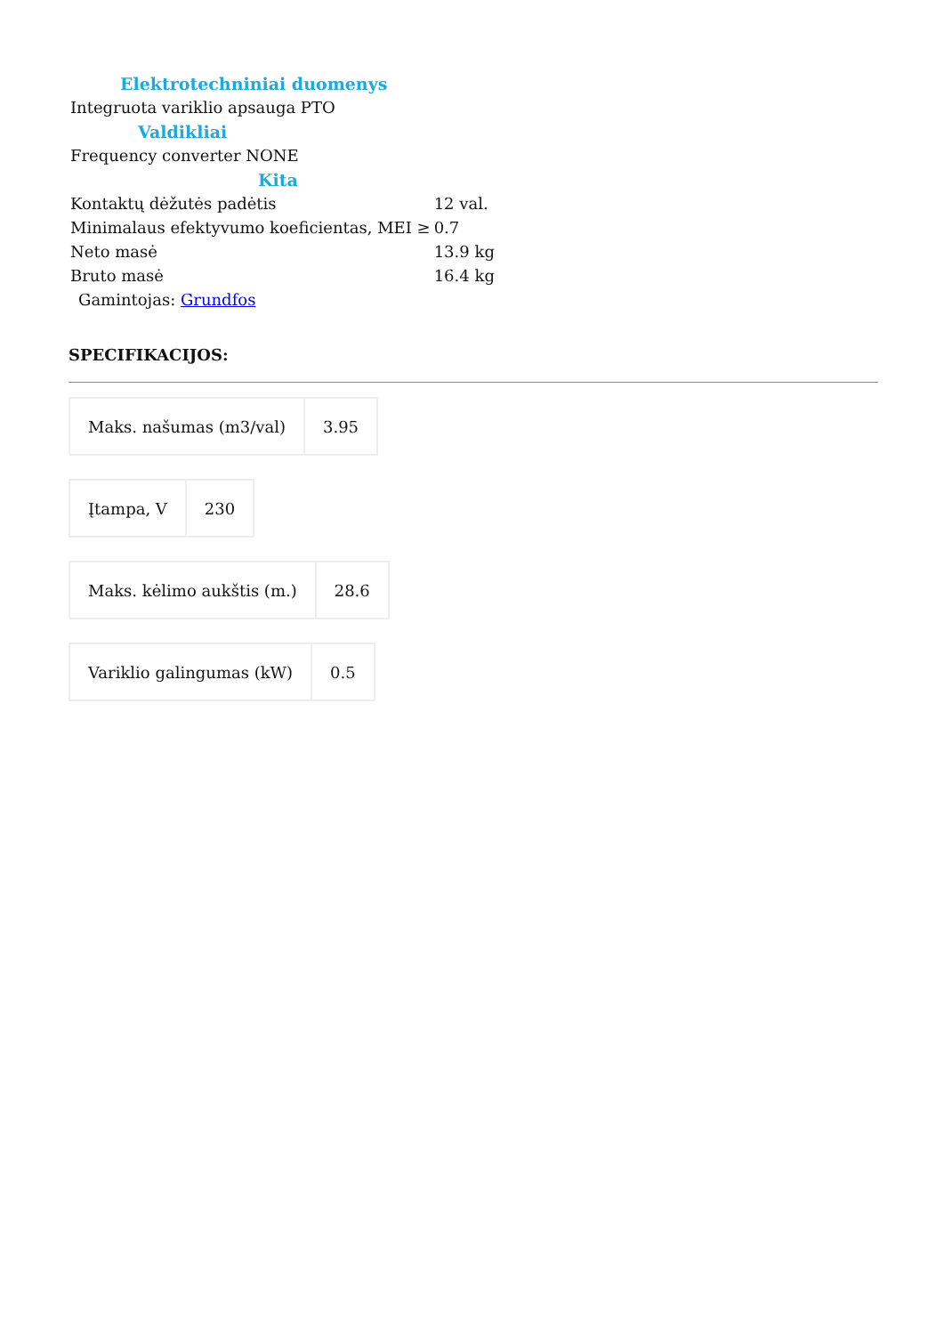| Elektrotechniniai duomenys | |
| Integruota variklio apsauga PTO | |
| Valdikliai | |
| Frequency converter NONE | |
| Kita | |
| Kontaktų dėžutės padėtis | 12 val. |
| Minimalaus efektyvumo koeficientas, MEI ≥ | 0.7 |
| Neto masė | 13.9 kg |
| Bruto masė | 16.4 kg |
| Gamintojas: Grundfos | |
SPECIFIKACIJOS:
| Maks. našumas (m3/val) | 3.95 |
| Įtampa, V | 230 |
| Maks. kėlimo aukštis (m.) | 28.6 |
| Variklio galingumas (kW) | 0.5 |